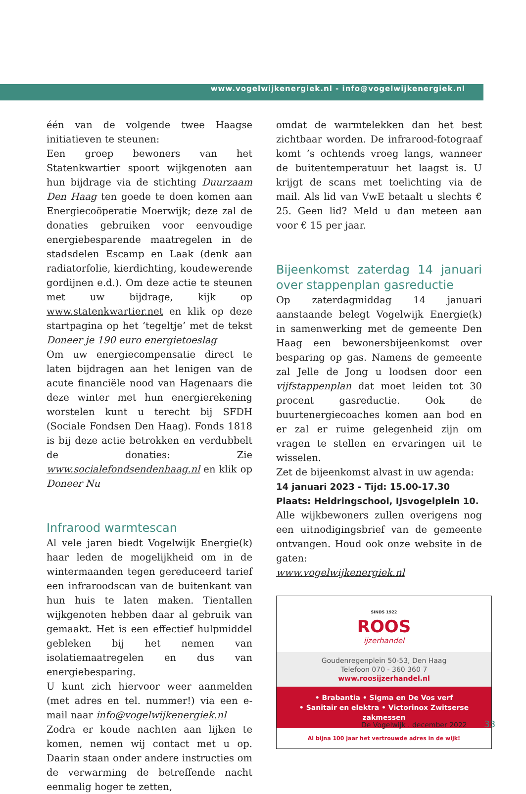www.vogelwijkenergiek.nl - info@vogelwijkenergiek.nl
één van de volgende twee Haagse initiatieven te steunen:
Een groep bewoners van het Statenkwartier spoort wijkgenoten aan hun bijdrage via de stichting Duurzaam Den Haag ten goede te doen komen aan Energiecoöperatie Moerwijk; deze zal de donaties gebruiken voor eenvoudige energiebesparende maatregelen in de stadsdelen Escamp en Laak (denk aan radiatorfolie, kierdichting, koudewerende gordijnen e.d.). Om deze actie te steunen met uw bijdrage, kijk op www.statenkwartier.net en klik op deze startpagina op het ‘tegeltje’ met de tekst Doneer je 190 euro energietoeslag
Om uw energiecompensatie direct te laten bijdragen aan het lenigen van de acute financiële nood van Hagenaars die deze winter met hun energierekening worstelen kunt u terecht bij SFDH (Sociale Fondsen Den Haag). Fonds 1818 is bij deze actie betrokken en verdubbelt de donaties: Zie www.socialefondsendenhaag.nl en klik op Doneer Nu
Infrarood warmtescan
Al vele jaren biedt Vogelwijk Energie(k) haar leden de mogelijkheid om in de wintermaanden tegen gereduceerd tarief een infraroodscan van de buitenkant van hun huis te laten maken. Tientallen wijkgenoten hebben daar al gebruik van gemaakt. Het is een effectief hulpmiddel gebleken bij het nemen van isolatiemaatregelen en dus van energiebesparing.
U kunt zich hiervoor weer aanmelden (met adres en tel. nummer!) via een e-mail naar info@vogelwijkenergiek.nl
Zodra er koude nachten aan lijken te komen, nemen wij contact met u op. Daarin staan onder andere instructies om de verwarming de betreffende nacht eenmalig hoger te zetten,
omdat de warmtelekken dan het best zichtbaar worden. De infrarood-fotograaf komt ’s ochtends vroeg langs, wanneer de buitentemperatuur het laagst is. U krijgt de scans met toelichting via de mail. Als lid van VwE betaalt u slechts € 25. Geen lid? Meld u dan meteen aan voor € 15 per jaar.
Bijeenkomst zaterdag 14 januari over stappenplan gasreductie
Op zaterdagmiddag 14 januari aanstaande belegt Vogelwijk Energie(k) in samenwerking met de gemeente Den Haag een bewonersbijeenkomst over besparing op gas. Namens de gemeente zal Jelle de Jong u loodsen door een vijfstappenplan dat moet leiden tot 30 procent gasreductie. Ook de buurtenergiecoaches komen aan bod en er zal er ruime gelegenheid zijn om vragen te stellen en ervaringen uit te wisselen.
Zet de bijeenkomst alvast in uw agenda:
14 januari 2023 - Tijd: 15.00-17.30
Plaats: Heldringschool, IJsvogelplein 10.
Alle wijkbewoners zullen overigens nog een uitnodigingsbrief van de gemeente ontvangen. Houd ook onze website in de gaten:
www.vogelwijkenergiek.nl
SINDS 1922
ROOS
ijzerhandel
Goudenregenplein 50-53, Den Haag
Telefoon 070 - 360 360 7
www.roosijzerhandel.nl
• Brabantia • Sigma en De Vos verf
• Sanitair en elektra • Victorinox Zwitserse zakmessen
Al bijna 100 jaar het vertrouwde adres in de wijk!
De Vogelwijk . december 2022 33